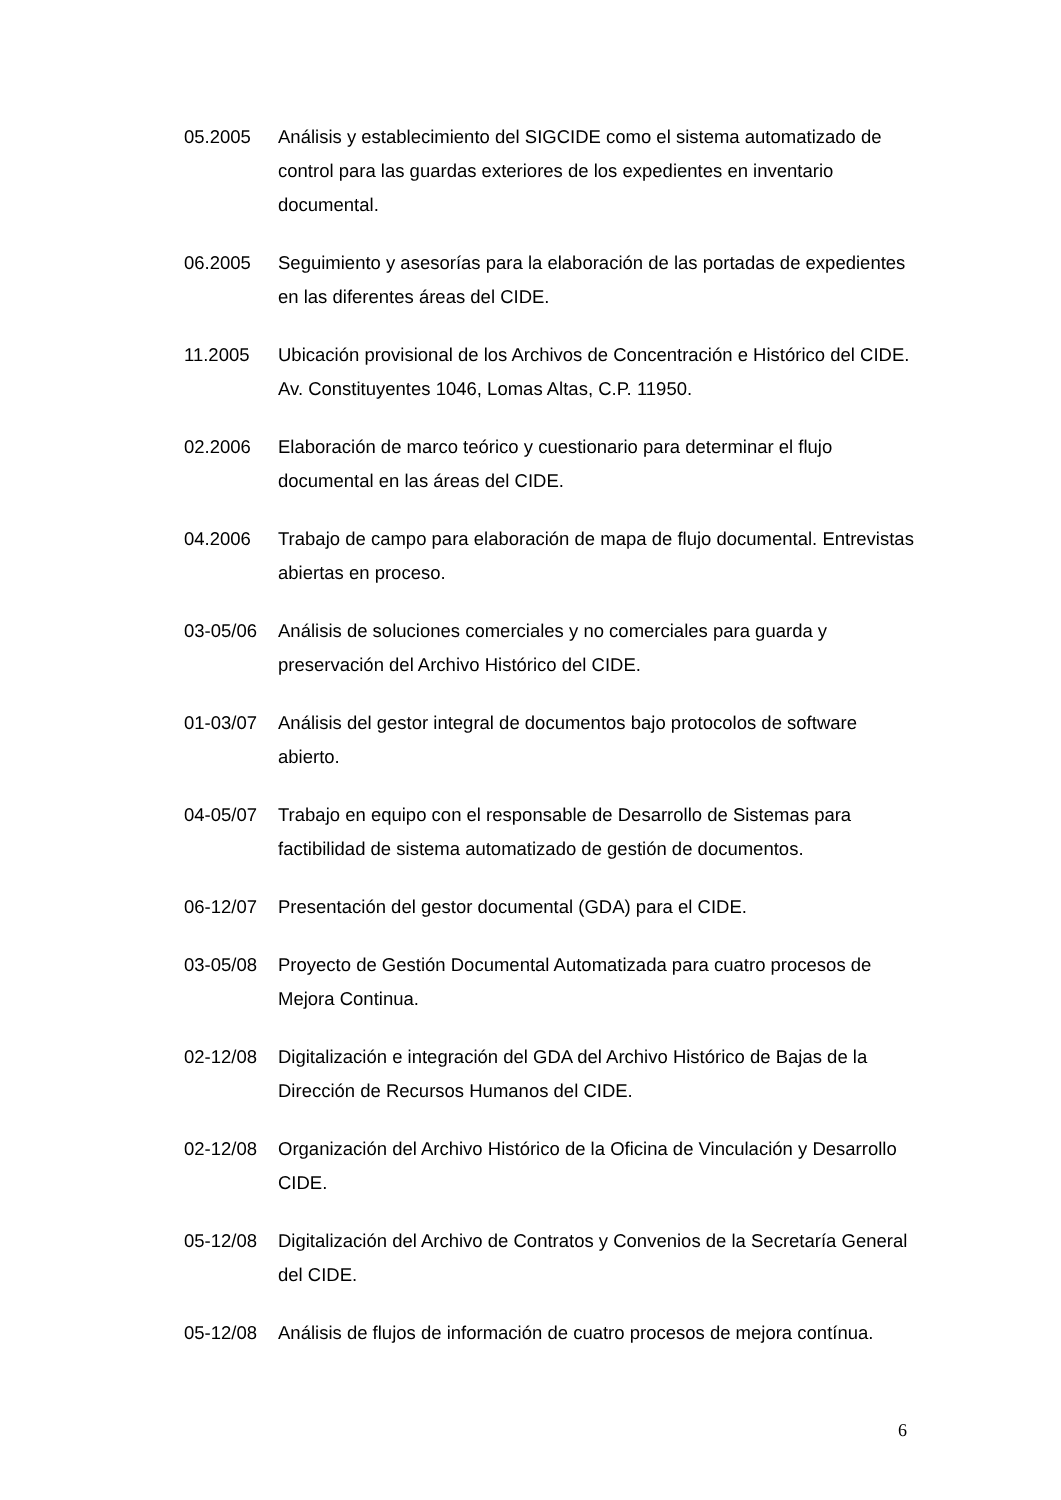05.2005 Análisis y establecimiento del SIGCIDE como el sistema automatizado de control para las guardas exteriores de los expedientes en inventario documental.
06.2005 Seguimiento y asesorías para la elaboración de las portadas de expedientes en las diferentes áreas del CIDE.
11.2005 Ubicación provisional de los Archivos de Concentración e Histórico del CIDE. Av. Constituyentes 1046, Lomas Altas, C.P. 11950.
02.2006 Elaboración de marco teórico y cuestionario para determinar el flujo documental en las áreas del CIDE.
04.2006 Trabajo de campo para elaboración de mapa de flujo documental. Entrevistas abiertas en proceso.
03-05/06 Análisis de soluciones comerciales y no comerciales para guarda y preservación del Archivo Histórico del CIDE.
01-03/07 Análisis del gestor integral de documentos bajo protocolos de software abierto.
04-05/07 Trabajo en equipo con el responsable de Desarrollo de Sistemas para factibilidad de sistema automatizado de gestión de documentos.
06-12/07 Presentación del gestor documental (GDA) para el CIDE.
03-05/08 Proyecto de Gestión Documental Automatizada para cuatro procesos de Mejora Continua.
02-12/08 Digitalización e integración del GDA del Archivo Histórico de Bajas de la Dirección de Recursos Humanos del CIDE.
02-12/08 Organización del Archivo Histórico de la Oficina de Vinculación y Desarrollo CIDE.
05-12/08 Digitalización del Archivo de Contratos y Convenios de la Secretaría General del CIDE.
05-12/08 Análisis de flujos de información de cuatro procesos de mejora contínua.
6